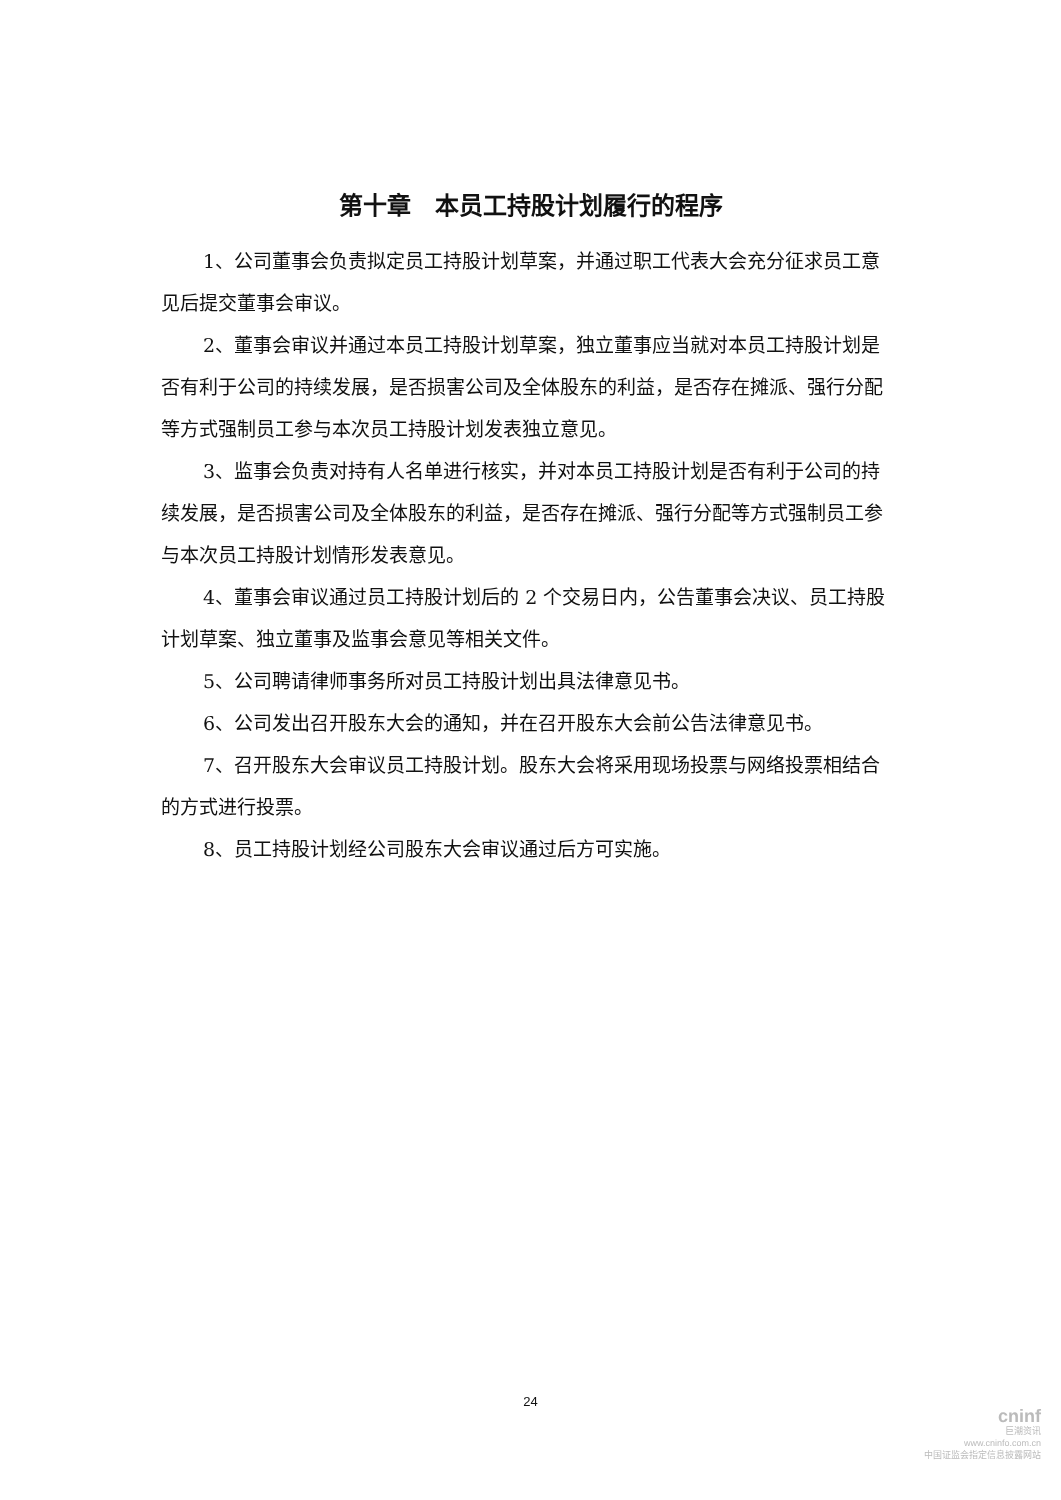第十章　本员工持股计划履行的程序
1、公司董事会负责拟定员工持股计划草案，并通过职工代表大会充分征求员工意见后提交董事会审议。
2、董事会审议并通过本员工持股计划草案，独立董事应当就对本员工持股计划是否有利于公司的持续发展，是否损害公司及全体股东的利益，是否存在摊派、强行分配等方式强制员工参与本次员工持股计划发表独立意见。
3、监事会负责对持有人名单进行核实，并对本员工持股计划是否有利于公司的持续发展，是否损害公司及全体股东的利益，是否存在摊派、强行分配等方式强制员工参与本次员工持股计划情形发表意见。
4、董事会审议通过员工持股计划后的 2 个交易日内，公告董事会决议、员工持股计划草案、独立董事及监事会意见等相关文件。
5、公司聘请律师事务所对员工持股计划出具法律意见书。
6、公司发出召开股东大会的通知，并在召开股东大会前公告法律意见书。
7、召开股东大会审议员工持股计划。股东大会将采用现场投票与网络投票相结合的方式进行投票。
8、员工持股计划经公司股东大会审议通过后方可实施。
24
cninf
巨潮资讯
www.cninfo.com.cn
中国证监会指定信息披露网站